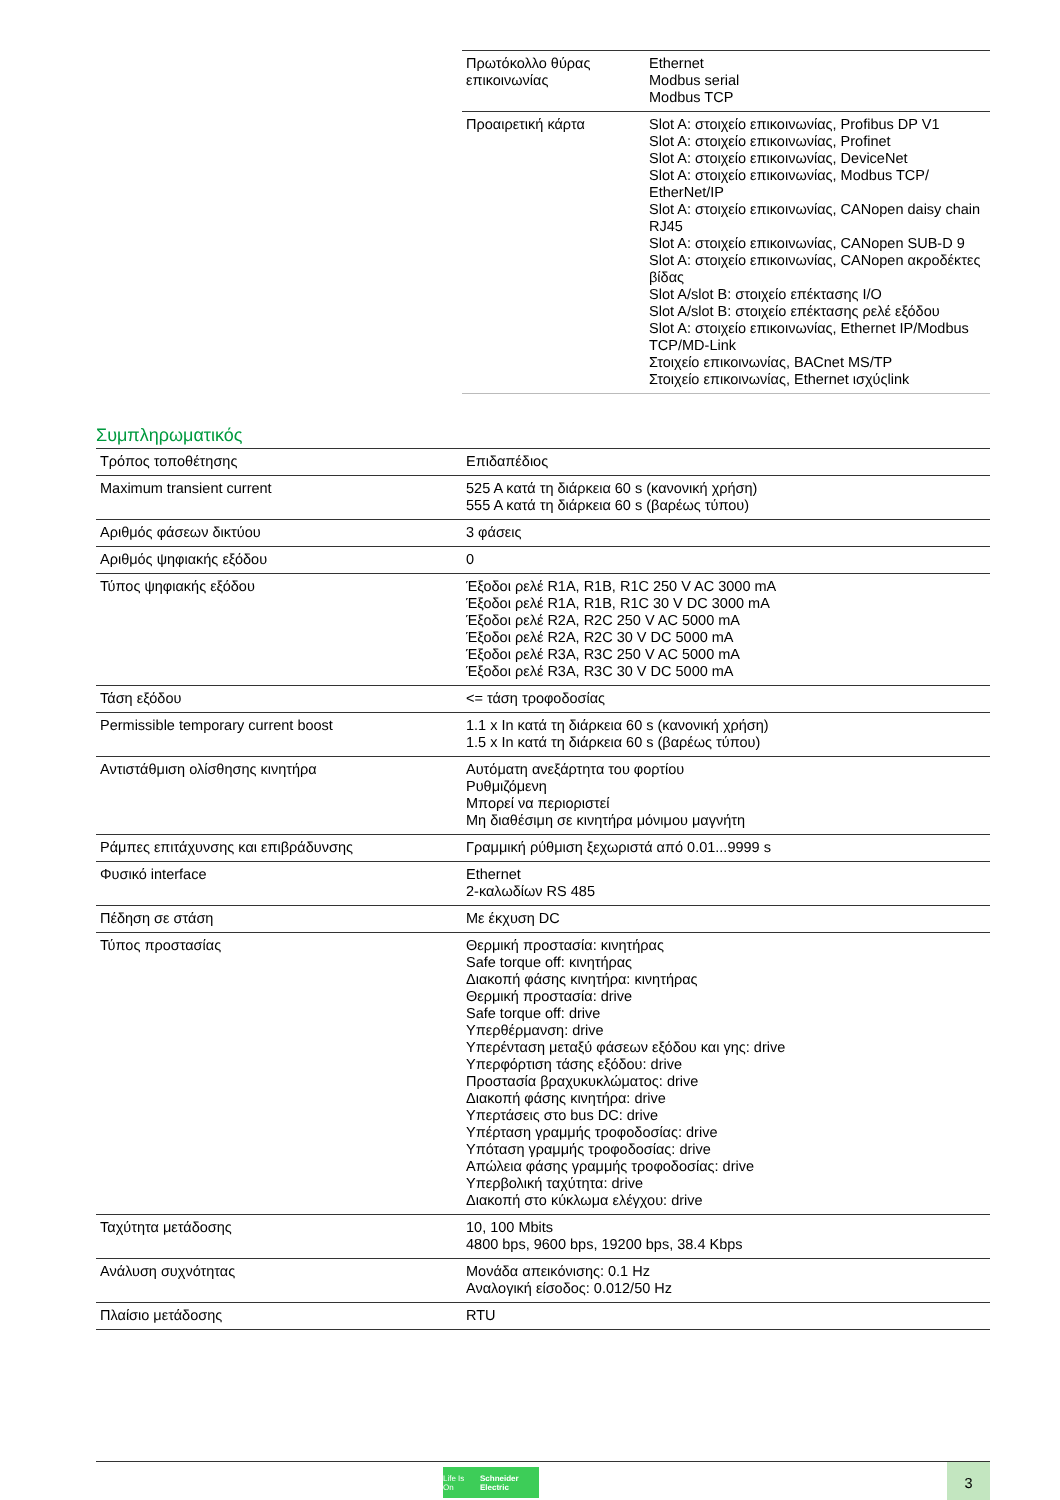| Πρωτόκολλο θύρας επικοινωνίας | Ethernet Modbus serial Modbus TCP |
| Προαιρετική κάρτα | Slot A: στοιχείο επικοινωνίας, Profibus DP V1 Slot A: στοιχείο επικοινωνίας, Profinet Slot A: στοιχείο επικοινωνίας, DeviceNet Slot A: στοιχείο επικοινωνίας, Modbus TCP/ EtherNet/IP Slot A: στοιχείο επικοινωνίας, CANopen daisy chain RJ45 Slot A: στοιχείο επικοινωνίας, CANopen SUB-D 9 Slot A: στοιχείο επικοινωνίας, CANopen ακροδέκτες βίδας Slot A/slot B: στοιχείο επέκτασης I/O Slot A/slot B: στοιχείο επέκτασης ρελέ εξόδου Slot A: στοιχείο επικοινωνίας, Ethernet IP/Modbus TCP/MD-Link Στοιχείο επικοινωνίας, BACnet MS/TP Στοιχείο επικοινωνίας, Ethernet ισχύςlink |
Συμπληρωματικός
| Τρόπος τοποθέτησης | Επιδαπέδιος |
| Maximum transient current | 525 A κατά τη διάρκεια 60 s (κανονική χρήση) 555 A κατά τη διάρκεια 60 s (βαρέως τύπου) |
| Αριθμός φάσεων δικτύου | 3 φάσεις |
| Αριθμός ψηφιακής εξόδου | 0 |
| Τύπος ψηφιακής εξόδου | Έξοδοι ρελέ R1A, R1B, R1C 250 V AC 3000 mA Έξοδοι ρελέ R1A, R1B, R1C 30 V DC 3000 mA Έξοδοι ρελέ R2A, R2C 250 V AC 5000 mA Έξοδοι ρελέ R2A, R2C 30 V DC 5000 mA Έξοδοι ρελέ R3A, R3C 250 V AC 5000 mA Έξοδοι ρελέ R3A, R3C 30 V DC 5000 mA |
| Τάση εξόδου | <= τάση τροφοδοσίας |
| Permissible temporary current boost | 1.1 x In κατά τη διάρκεια 60 s (κανονική χρήση) 1.5 x In κατά τη διάρκεια 60 s (βαρέως τύπου) |
| Αντιστάθμιση ολίσθησης κινητήρα | Αυτόματη ανεξάρτητα του φορτίου Ρυθμιζόμενη Μπορεί να περιοριστεί Μη διαθέσιμη σε κινητήρα μόνιμου μαγνήτη |
| Ράμπες επιτάχυνσης και επιβράδυνσης | Γραμμική ρύθμιση ξεχωριστά από 0.01...9999 s |
| Φυσικό interface | Ethernet 2-καλωδίων RS 485 |
| Πέδηση σε στάση | Με έκχυση DC |
| Τύπος προστασίας | Θερμική προστασία: κινητήρας Safe torque off: κινητήρας Διακοπή φάσης κινητήρα: κινητήρας Θερμική προστασία: drive Safe torque off: drive Υπερθέρμανση: drive Υπερένταση μεταξύ φάσεων εξόδου και γης: drive Υπερφόρτιση τάσης εξόδου: drive Προστασία βραχυκυκλώματος: drive Διακοπή φάσης κινητήρα: drive Υπερτάσεις στο bus DC: drive Υπέρταση γραμμής τροφοδοσίας: drive Υπόταση γραμμής τροφοδοσίας: drive Απώλεια φάσης γραμμής τροφοδοσίας: drive Υπερβολική ταχύτητα: drive Διακοπή στο κύκλωμα ελέγχου: drive |
| Ταχύτητα μετάδοσης | 10, 100 Mbits 4800 bps, 9600 bps, 19200 bps, 38.4 Kbps |
| Ανάλυση συχνότητας | Μονάδα απεικόνισης: 0.1 Hz Αναλογική είσοδος: 0.012/50 Hz |
| Πλαίσιο μετάδοσης | RTU |
Life Is On Schneider Electric
3